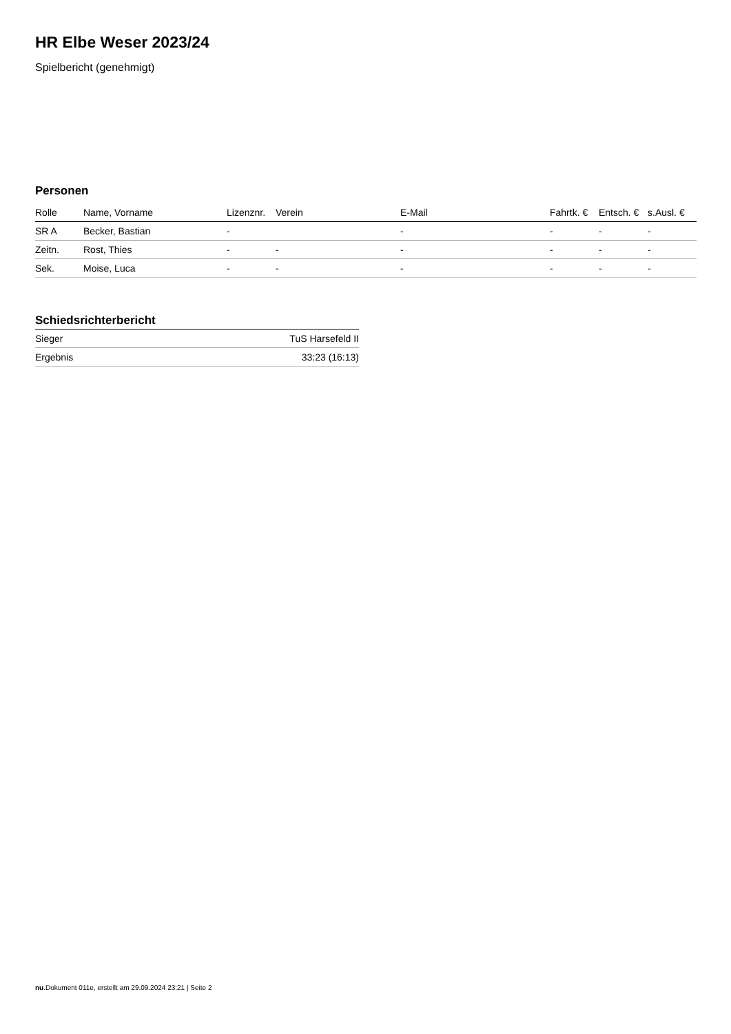HR Elbe Weser 2023/24
Spielbericht (genehmigt)
Personen
| Rolle | Name, Vorname | Lizenznr. | Verein | E-Mail | Fahrtk. € | Entsch. € | s.Ausl. € |
| --- | --- | --- | --- | --- | --- | --- | --- |
| SR A | Becker, Bastian | - | | - | - | - | - |
| Zeitn. | Rost, Thies | - | - | - | - | - | - |
| Sek. | Moise, Luca | - | - | - | - | - | - |
Schiedsrichterbericht
| Sieger | TuS Harsefeld II |
| Ergebnis | 33:23 (16:13) |
nu.Dokument 011e, erstellt am 29.09.2024 23:21 | Seite 2